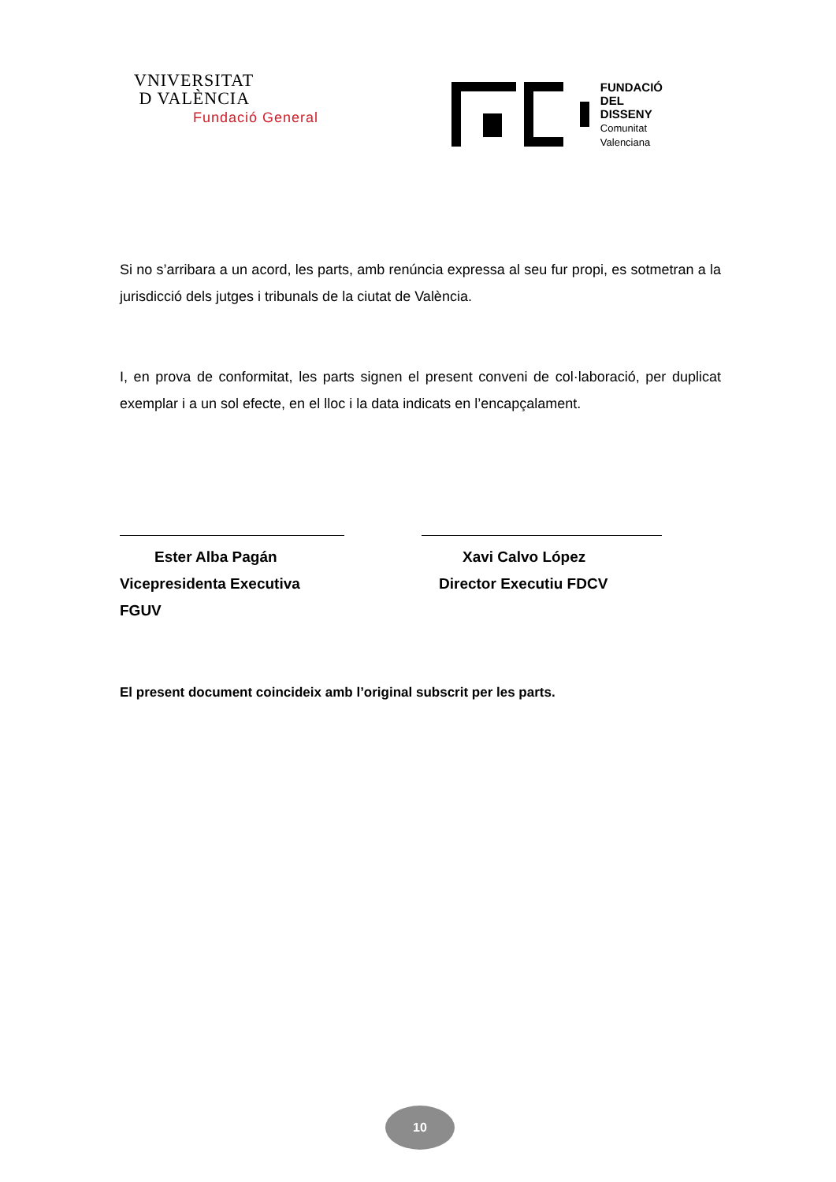VNIVERSITAT
D VALÈNCIA
Fundació General
FUNDACIÓ
DEL
DISSENY
Comunitat
Valenciana
Si no s’arribara a un acord, les parts, amb renúncia expressa al seu fur propi, es sotmetran a la jurisdicció dels jutges i tribunals de la ciutat de València.
I, en prova de conformitat, les parts signen el present conveni de col·laboració, per duplicat exemplar i a un sol efecte, en el lloc i la data indicats en l’encapçalament.
Ester Alba Pagán
Vicepresidenta Executiva FGUV
Xavi Calvo López
Director Executiu FDCV
El present document coincideix amb l’original subscrit per les parts.
10